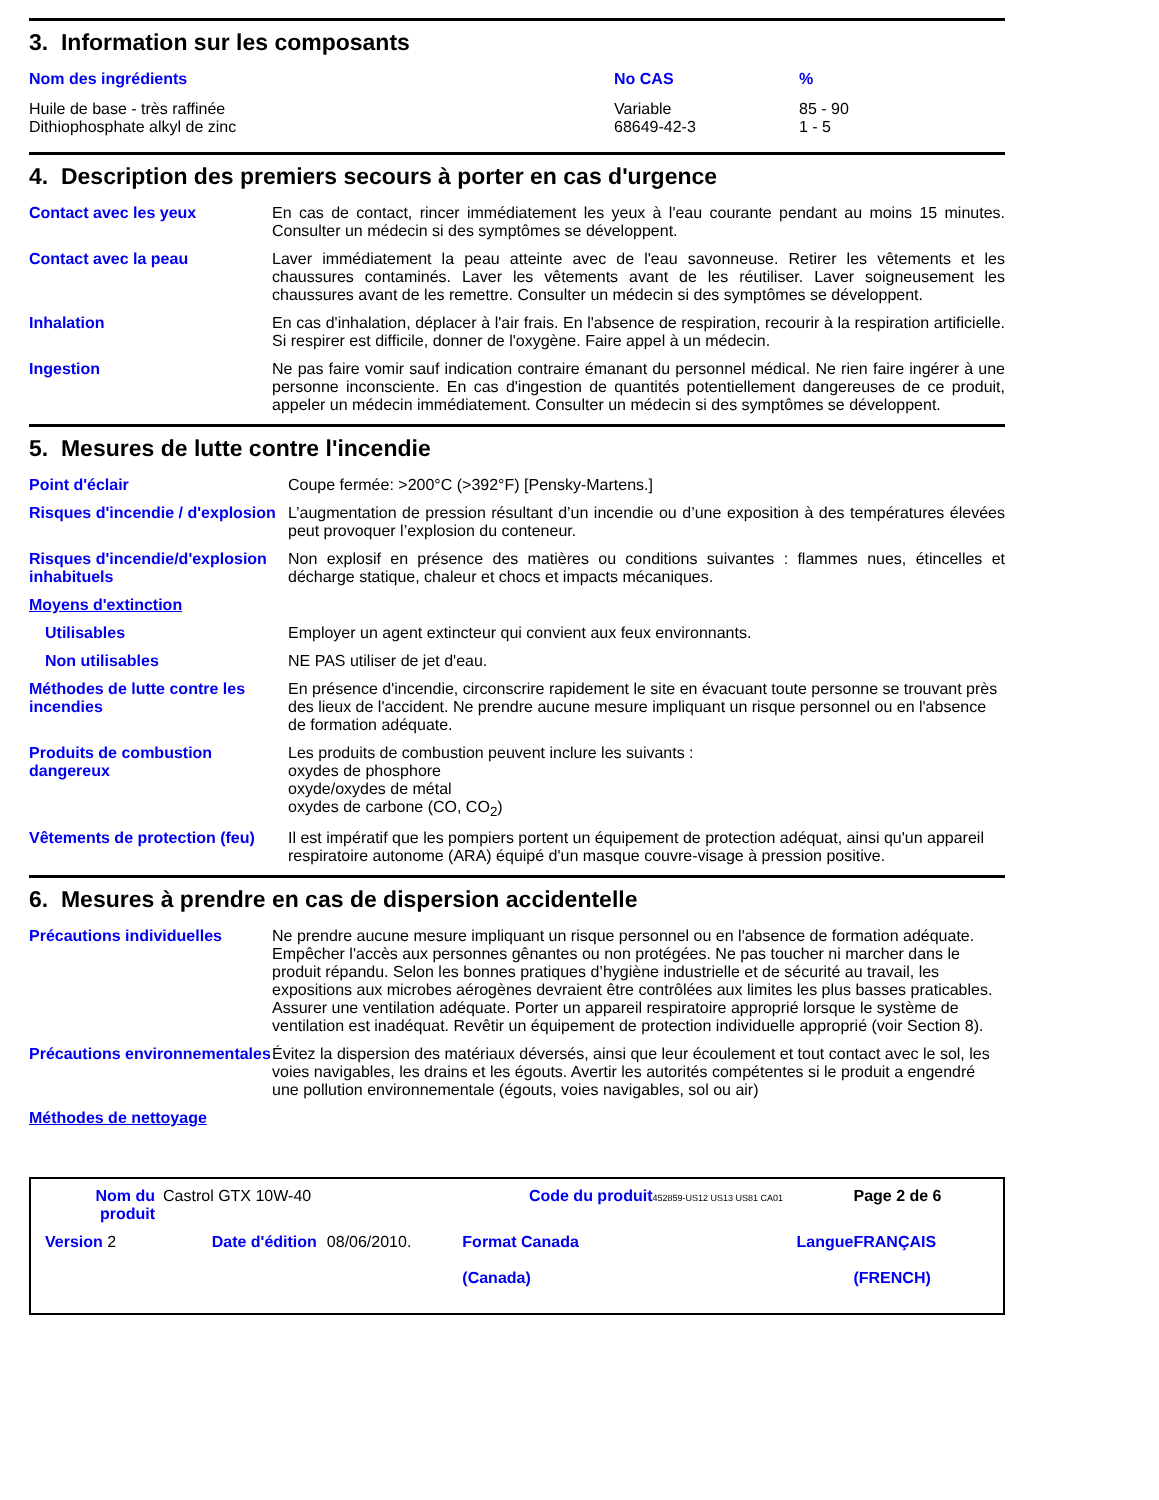3. Information sur les composants
| Nom des ingrédients | No CAS | % |
| --- | --- | --- |
| Huile de base - très raffinée Dithiophosphate alkyl de zinc | Variable 68649-42-3 | 85 - 90 1 - 5 |
4. Description des premiers secours à porter en cas d'urgence
| Contact avec les yeux | En cas de contact, rincer immédiatement les yeux à l'eau courante pendant au moins 15 minutes. Consulter un médecin si des symptômes se développent. |
| Contact avec la peau | Laver immédiatement la peau atteinte avec de l'eau savonneuse. Retirer les vêtements et les chaussures contaminés. Laver les vêtements avant de les réutiliser. Laver soigneusement les chaussures avant de les remettre. Consulter un médecin si des symptômes se développent. |
| Inhalation | En cas d'inhalation, déplacer à l'air frais. En l'absence de respiration, recourir à la respiration artificielle. Si respirer est difficile, donner de l'oxygène. Faire appel à un médecin. |
| Ingestion | Ne pas faire vomir sauf indication contraire émanant du personnel médical. Ne rien faire ingérer à une personne inconsciente. En cas d'ingestion de quantités potentiellement dangereuses de ce produit, appeler un médecin immédiatement. Consulter un médecin si des symptômes se développent. |
5. Mesures de lutte contre l'incendie
| Point d'éclair | Coupe fermée: >200°C (>392°F) [Pensky-Martens.] |
| Risques d'incendie / d'explosion | L’augmentation de pression résultant d’un incendie ou d’une exposition à des températures élevées peut provoquer l’explosion du conteneur. |
| Risques d'incendie/d'explosion inhabituels | Non explosif en présence des matières ou conditions suivantes : flammes nues, étincelles et décharge statique, chaleur et chocs et impacts mécaniques. |
| Moyens d'extinction | |
| Utilisables | Employer un agent extincteur qui convient aux feux environnants. |
| Non utilisables | NE PAS utiliser de jet d'eau. |
| Méthodes de lutte contre les incendies | En présence d'incendie, circonscrire rapidement le site en évacuant toute personne se trouvant près des lieux de l'accident. Ne prendre aucune mesure impliquant un risque personnel ou en l'absence de formation adéquate. |
| Produits de combustion dangereux | Les produits de combustion peuvent inclure les suivants : oxydes de phosphore oxyde/oxydes de métal oxydes de carbone (CO, CO<sub>2</sub>) |
| Vêtements de protection (feu) | Il est impératif que les pompiers portent un équipement de protection adéquat, ainsi qu'un appareil respiratoire autonome (ARA) équipé d'un masque couvre-visage à pression positive. |
6. Mesures à prendre en cas de dispersion accidentelle
| Précautions individuelles | Ne prendre aucune mesure impliquant un risque personnel ou en l'absence de formation adéquate. Empêcher l'accès aux personnes gênantes ou non protégées. Ne pas toucher ni marcher dans le produit répandu. Selon les bonnes pratiques d’hygiène industrielle et de sécurité au travail, les expositions aux microbes aérogènes devraient être contrôlées aux limites les plus basses praticables. Assurer une ventilation adéquate. Porter un appareil respiratoire approprié lorsque le système de ventilation est inadéquat. Revêtir un équipement de protection individuelle approprié (voir Section 8). |
| Précautions environnementales | Évitez la dispersion des matériaux déversés, ainsi que leur écoulement et tout contact avec le sol, les voies navigables, les drains et les égouts. Avertir les autorités compétentes si le produit a engendré une pollution environnementale (égouts, voies navigables, sol ou air) |
| Méthodes de nettoyage | |
| Nom du produit | Castrol GTX 10W-40 | | Code du produit | 452859-US12 US13 US81 CA01 | Page 2 de 6 |
| Version 2 | Date d'édition | 08/06/2010. | Format Canada (Canada) | Langue | FRANÇAIS (FRENCH) |